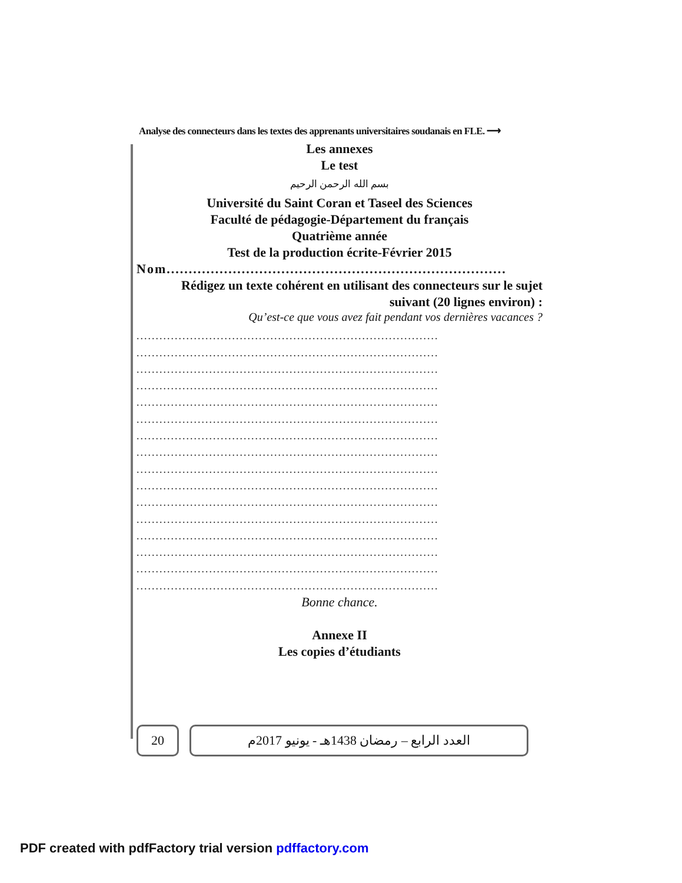Analyse des connecteurs dans les textes des apprenants universitaires soudanais en FLE. ⟶
Les annexes
Le test
بسم الله الرحمن الرحيم
Université du Saint Coran et Taseel des Sciences
Faculté de pédagogie-Département du français
Quatrième année
Test de la production écrite-Février 2015
Nom.............................................................................
Rédigez un texte cohérent en utilisant des connecteurs sur le sujet
suivant (20 lignes environ) :
Qu’est-ce que vous avez fait pendant vos dernières vacances ?
...............................................................................
...............................................................................
...............................................................................
...............................................................................
...............................................................................
...............................................................................
...............................................................................
...............................................................................
...............................................................................
...............................................................................
...............................................................................
...............................................................................
...............................................................................
...............................................................................
...............................................................................
...............................................................................
Bonne chance.
Annexe II
Les copies d’étudiants
20 العدد الرابع – رمضان 1438هـ - يونيو 2017م
PDF created with pdfFactory trial version pdffactory.com